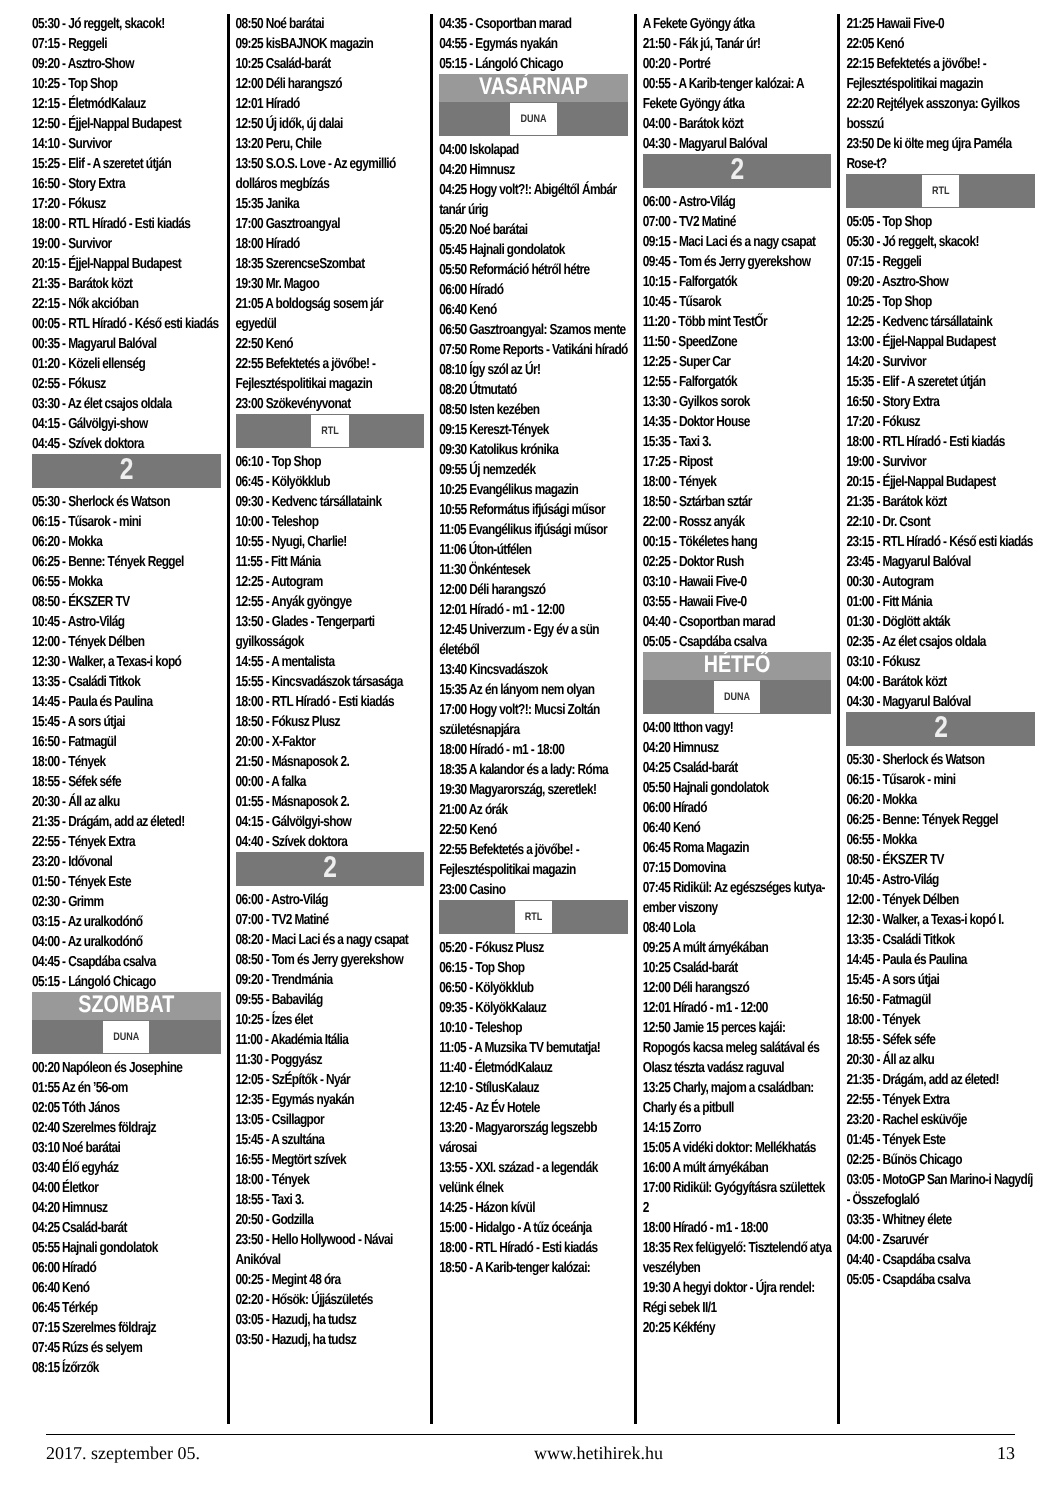05:30 - Jó reggelt, skacok!
07:15 - Reggeli
09:20 - Asztro-Show
10:25 - Top Shop
12:15 - ÉletmódKalauz
12:50 - Éjjel-Nappal Budapest
14:10 - Survivor
15:25 - Elif - A szeretet útján
16:50 - Story Extra
17:20 - Fókusz
18:00 - RTL Híradó - Esti kiadás
19:00 - Survivor
20:15 - Éjjel-Nappal Budapest
21:35 - Barátok közt
22:15 - Nők akcióban
00:05 - RTL Híradó - Késő esti kiadás
00:35 - Magyarul Balóval
01:20 - Közeli ellenség
02:55 - Fókusz
03:30 - Az élet csajos oldala
04:15 - Gálvölgyi-show
04:45 - Szívek doktora
2
05:30 - Sherlock és Watson
06:15 - Tűsarok - mini
06:20 - Mokka
06:25 - Benne: Tények Reggel
06:55 - Mokka
08:50 - ÉKSZER TV
10:45 - Astro-Világ
12:00 - Tények Délben
12:30 - Walker, a Texas-i kopó
13:35 - Családi Titkok
14:45 - Paula és Paulina
15:45 - A sors útjai
16:50 - Fatmagül
18:00 - Tények
18:55 - Séfek séfe
20:30 - Áll az alku
21:35 - Drágám, add az életed!
22:55 - Tények Extra
23:20 - Idővonal
01:50 - Tények Este
02:30 - Grimm
03:15 - Az uralkodónő
04:00 - Az uralkodónő
04:45 - Csapdába csalva
05:15 - Lángoló Chicago
SZOMBAT
DUNA
00:20 Napóleon és Josephine
01:55 Az én ’56-om
02:05 Tóth János
02:40 Szerelmes földrajz
03:10 Noé barátai
03:40 Élő egyház
04:00 Életkor
04:20 Himnusz
04:25 Család-barát
05:55 Hajnali gondolatok
06:00 Híradó
06:40 Kenó
06:45 Térkép
07:15 Szerelmes földrajz
07:45 Rúzs és selyem
08:15 Ízőrzők
08:50 Noé barátai
09:25 kisBAJNOK magazin
10:25 Család-barát
12:00 Déli harangszó
12:01 Híradó
12:50 Új idők, új dalai
13:20 Peru, Chile
13:50 S.O.S. Love - Az egymillió dolláros megbízás
15:35 Janika
17:00 Gasztroangyal
18:00 Híradó
18:35 SzerencseSzombat
19:30 Mr. Magoo
21:05 A boldogság sosem jár egyedül
22:50 Kenó
22:55 Befektetés a jövőbe! - Fejlesztéspolitikai magazin
23:00 Szökevényvonat
RTL
06:10 - Top Shop
06:45 - Kölyökklub
09:30 - Kedvenc társállataink
10:00 - Teleshop
10:55 - Nyugi, Charlie!
11:55 - Fitt Mánia
12:25 - Autogram
12:55 - Anyák gyöngye
13:50 - Glades - Tengerparti gyilkosságok
14:55 - A mentalista
15:55 - Kincsvadászok társasága
18:00 - RTL Híradó - Esti kiadás
18:50 - Fókusz Plusz
20:00 - X-Faktor
21:50 - Másnaposok 2.
00:00 - A falka
01:55 - Másnaposok 2.
04:15 - Gálvölgyi-show
04:40 - Szívek doktora
2
06:00 - Astro-Világ
07:00 - TV2 Matiné
08:20 - Maci Laci és a nagy csapat
08:50 - Tom és Jerry gyerekshow
09:20 - Trendmánia
09:55 - Babavilág
10:25 - Ízes élet
11:00 - Akadémia Itália
11:30 - Poggyász
12:05 - SzÉpítők - Nyár
12:35 - Egymás nyakán
13:05 - Csillagpor
15:45 - A szultána
16:55 - Megtört szívek
18:00 - Tények
18:55 - Taxi 3.
20:50 - Godzilla
23:50 - Hello Hollywood - Návai Anikóval
00:25 - Megint 48 óra
02:20 - Hősök: Újjászületés
03:05 - Hazudj, ha tudsz
03:50 - Hazudj, ha tudsz
04:35 - Csoportban marad
04:55 - Egymás nyakán
05:15 - Lángoló Chicago
VASÁRNAP
DUNA
04:00 Iskolapad
04:20 Himnusz
04:25 Hogy volt?!: Abigéltől Ámbár tanár úrig
05:20 Noé barátai
05:45 Hajnali gondolatok
05:50 Reformáció hétről hétre
06:00 Híradó
06:40 Kenó
06:50 Gasztroangyal: Szamos mente
07:50 Rome Reports - Vatikáni híradó
08:10 Így szól az Úr!
08:20 Útmutató
08:50 Isten kezében
09:15 Kereszt-Tények
09:30 Katolikus krónika
09:55 Új nemzedék
10:25 Evangélikus magazin
10:55 Református ifjúsági műsor
11:05 Evangélikus ifjúsági műsor
11:06 Úton-útfélen
11:30 Önkéntesek
12:00 Déli harangszó
12:01 Híradó - m1 - 12:00
12:45 Univerzum - Egy év a sün életéből
13:40 Kincsvadászok
15:35 Az én lányom nem olyan
17:00 Hogy volt?!: Mucsi Zoltán születésnapjára
18:00 Híradó - m1 - 18:00
18:35 A kalandor és a lady: Róma
19:30 Magyarország, szeretlek!
21:00 Az órák
22:50 Kenó
22:55 Befektetés a jövőbe! - Fejlesztéspolitikai magazin
23:00 Casino
RTL
05:20 - Fókusz Plusz
06:15 - Top Shop
06:50 - Kölyökklub
09:35 - KölyökKalauz
10:10 - Teleshop
11:05 - A Muzsika TV bemutatja!
11:40 - ÉletmódKalauz
12:10 - StílusKalauz
12:45 - Az Év Hotele
13:20 - Magyarország legszebb városai
13:55 - XXI. század - a legendák velünk élnek
14:25 - Házon kívül
15:00 - Hidalgo - A tűz óceánja
18:00 - RTL Híradó - Esti kiadás
18:50 - A Karib-tenger kalózai:
A Fekete Gyöngy átka
21:50 - Fák jú, Tanár úr!
00:20 - Portré
00:55 - A Karib-tenger kalózai: A Fekete Gyöngy átka
04:00 - Barátok közt
04:30 - Magyarul Balóval
2
06:00 - Astro-Világ
07:00 - TV2 Matiné
09:15 - Maci Laci és a nagy csapat
09:45 - Tom és Jerry gyerekshow
10:15 - Falforgatók
10:45 - Tűsarok
11:20 - Több mint TestŐr
11:50 - SpeedZone
12:25 - Super Car
12:55 - Falforgatók
13:30 - Gyilkos sorok
14:35 - Doktor House
15:35 - Taxi 3.
17:25 - Ripost
18:00 - Tények
18:50 - Sztárban sztár
22:00 - Rossz anyák
00:15 - Tökéletes hang
02:25 - Doktor Rush
03:10 - Hawaii Five-0
03:55 - Hawaii Five-0
04:40 - Csoportban marad
05:05 - Csapdába csalva
HÉTFŐ
DUNA
04:00 Itthon vagy!
04:20 Himnusz
04:25 Család-barát
05:50 Hajnali gondolatok
06:00 Híradó
06:40 Kenó
06:45 Roma Magazin
07:15 Domovina
07:45 Ridikül: Az egészséges kutya- ember viszony
08:40 Lola
09:25 A múlt árnyékában
10:25 Család-barát
12:00 Déli harangszó
12:01 Híradó - m1 - 12:00
12:50 Jamie 15 perces kajái: Ropogós kacsa meleg salátával és Olasz tészta vadász raguval
13:25 Charly, majom a családban: Charly és a pitbull
14:15 Zorro
15:05 A vidéki doktor: Mellékhatás
16:00 A múlt árnyékában
17:00 Ridikül: Gyógyításra születtek 2
18:00 Híradó - m1 - 18:00
18:35 Rex felügyelő: Tisztelendő atya veszélyben
19:30 A hegyi doktor - Újra rendel: Régi sebek II/1
20:25 Kékfény
21:25 Hawaii Five-0
22:05 Kenó
22:15 Befektetés a jövőbe! - Fejlesztéspolitikai magazin
22:20 Rejtélyek asszonya: Gyilkos bosszú
23:50 De ki ölte meg újra Paméla Rose-t?
RTL
05:05 - Top Shop
05:30 - Jó reggelt, skacok!
07:15 - Reggeli
09:20 - Asztro-Show
10:25 - Top Shop
12:25 - Kedvenc társállataink
13:00 - Éjjel-Nappal Budapest
14:20 - Survivor
15:35 - Elif - A szeretet útján
16:50 - Story Extra
17:20 - Fókusz
18:00 - RTL Híradó - Esti kiadás
19:00 - Survivor
20:15 - Éjjel-Nappal Budapest
21:35 - Barátok közt
22:10 - Dr. Csont
23:15 - RTL Híradó - Késő esti kiadás
23:45 - Magyarul Balóval
00:30 - Autogram
01:00 - Fitt Mánia
01:30 - Döglött akták
02:35 - Az élet csajos oldala
03:10 - Fókusz
04:00 - Barátok közt
04:30 - Magyarul Balóval
2
05:30 - Sherlock és Watson
06:15 - Tűsarok - mini
06:20 - Mokka
06:25 - Benne: Tények Reggel
06:55 - Mokka
08:50 - ÉKSZER TV
10:45 - Astro-Világ
12:00 - Tények Délben
12:30 - Walker, a Texas-i kopó I.
13:35 - Családi Titkok
14:45 - Paula és Paulina
15:45 - A sors útjai
16:50 - Fatmagül
18:00 - Tények
18:55 - Séfek séfe
20:30 - Áll az alku
21:35 - Drágám, add az életed!
22:55 - Tények Extra
23:20 - Rachel esküvője
01:45 - Tények Este
02:25 - Bűnös Chicago
03:05 - MotoGP San Marino-i Nagydíj - Összefoglaló
03:35 - Whitney élete
04:00 - Zsaruvér
04:40 - Csapdába csalva
05:05 - Csapdába csalva
2017. szeptember 05. www.hetihirek.hu 13